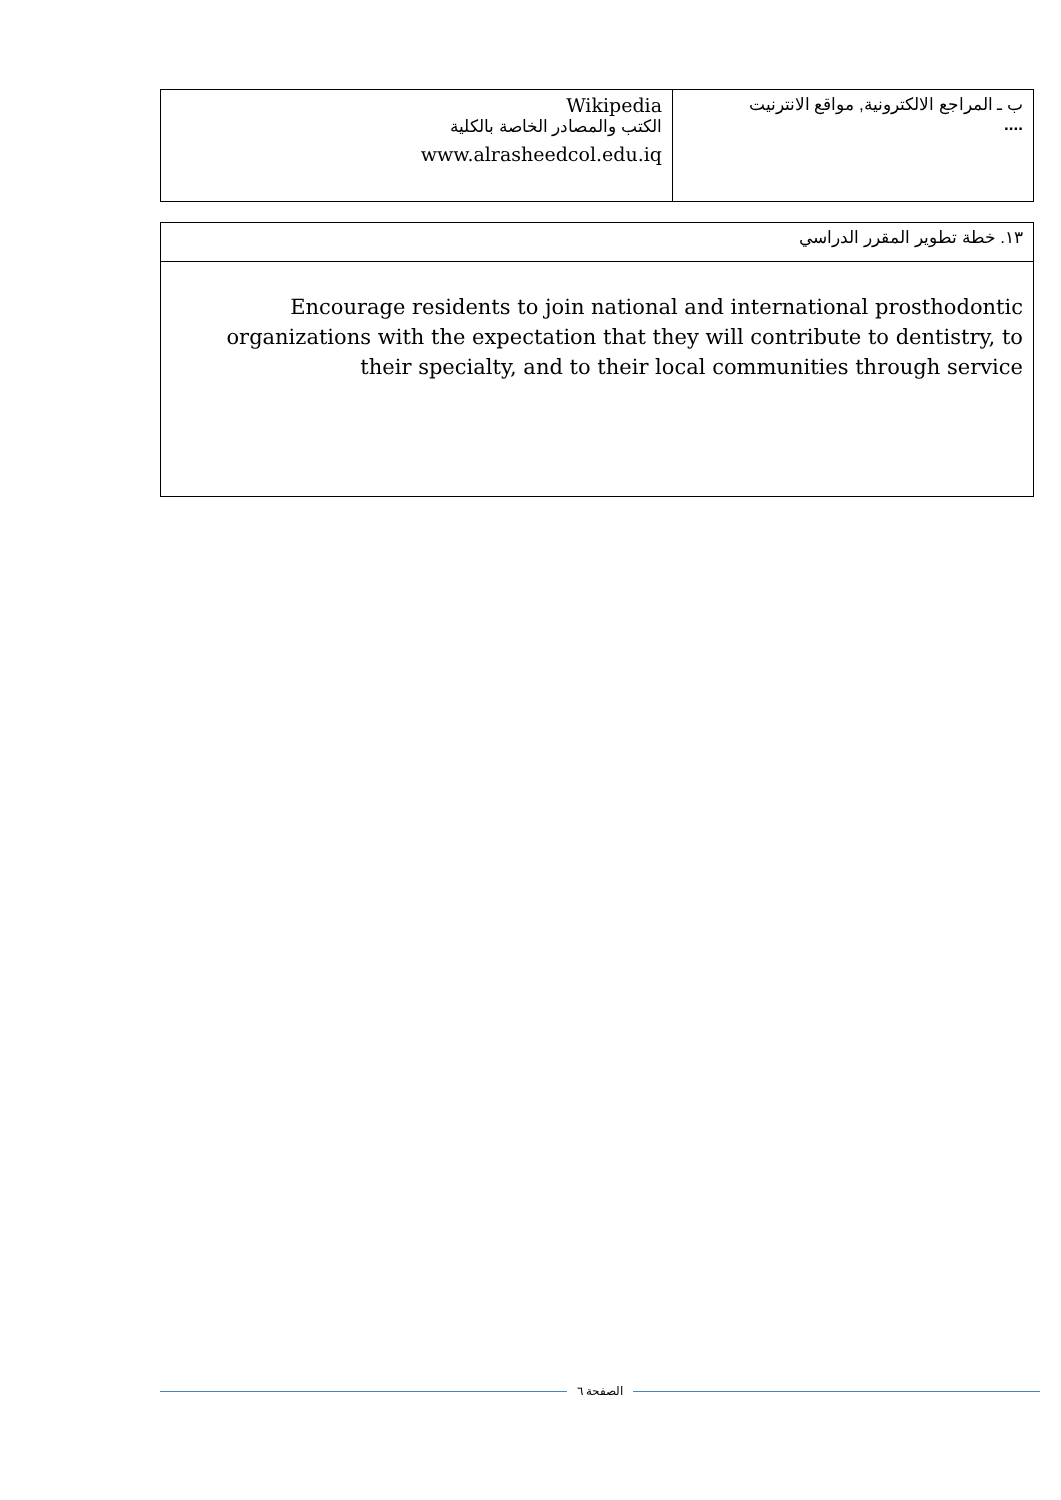| ب ـ المراجع الالكترونية, مواقع الانترنيت .... | Wikipedia الكتب والمصادر الخاصة بالكلية www.alrasheedcol.edu.iq |
| ١٣. خطة تطوير المقرر الدراسي |
| Encourage residents to join national and international prosthodontic organizations with the expectation that they will contribute to dentistry, to their specialty, and to their local communities through service |
الصفحة ٦